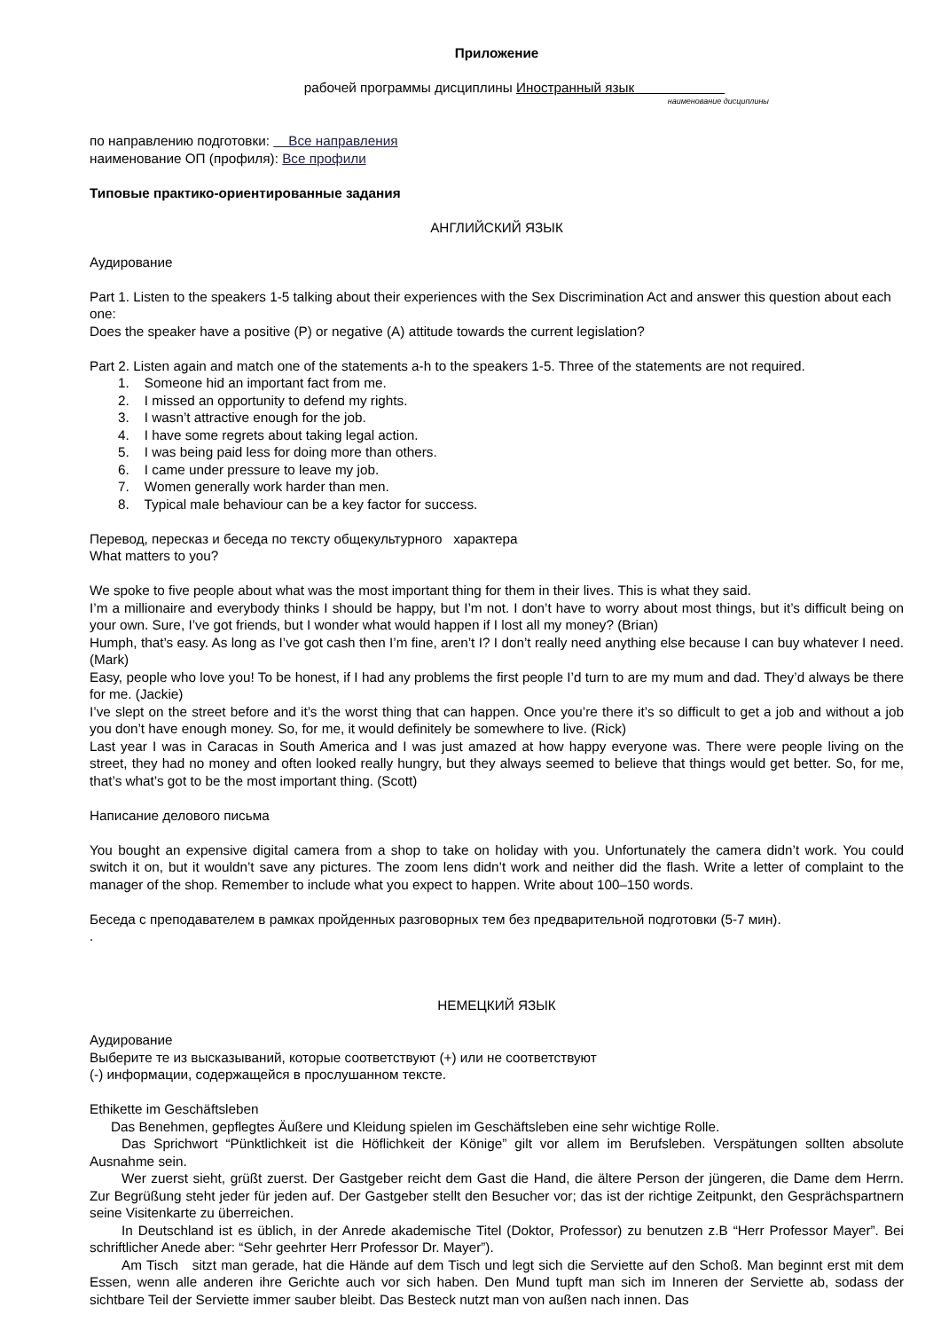Приложение
рабочей программы дисциплины Иностранный язык
наименование дисциплины
по направлению подготовки: Все направления
наименование ОП (профиля): Все профили
Типовые практико-ориентированные задания
АНГЛИЙСКИЙ ЯЗЫК
Аудирование
Part 1. Listen to the speakers 1-5 talking about their experiences with the Sex Discrimination Act and answer this question about each one:
Does the speaker have a positive (P) or negative (A) attitude towards the current legislation?
Part 2. Listen again and match one of the statements a-h to the speakers 1-5. Three of the statements are not required.
1. Someone hid an important fact from me.
2. I missed an opportunity to defend my rights.
3. I wasn’t attractive enough for the job.
4. I have some regrets about taking legal action.
5. I was being paid less for doing more than others.
6. I came under pressure to leave my job.
7. Women generally work harder than men.
8. Typical male behaviour can be a key factor for success.
Перевод, пересказ и беседа по тексту общекультурного характера
What matters to you?
We spoke to five people about what was the most important thing for them in their lives. This is what they said.
I’m a millionaire and everybody thinks I should be happy, but I’m not. I don’t have to worry about most things, but it’s difficult being on your own. Sure, I’ve got friends, but I wonder what would happen if I lost all my money? (Brian)
Humph, that’s easy. As long as I’ve got cash then I’m fine, aren’t I? I don’t really need anything else because I can buy whatever I need. (Mark)
Easy, people who love you! To be honest, if I had any problems the first people I’d turn to are my mum and dad. They’d always be there for me. (Jackie)
I’ve slept on the street before and it’s the worst thing that can happen. Once you’re there it’s so difficult to get a job and without a job you don’t have enough money. So, for me, it would definitely be somewhere to live. (Rick)
Last year I was in Caracas in South America and I was just amazed at how happy everyone was. There were people living on the street, they had no money and often looked really hungry, but they always seemed to believe that things would get better. So, for me, that’s what’s got to be the most important thing. (Scott)
Написание делового письма
You bought an expensive digital camera from a shop to take on holiday with you. Unfortunately the camera didn’t work. You could switch it on, but it wouldn’t save any pictures. The zoom lens didn’t work and neither did the flash. Write a letter of complaint to the manager of the shop. Remember to include what you expect to happen. Write about 100–150 words.
Беседа с преподавателем в рамках пройденных разговорных тем без предварительной подготовки (5-7 мин).
.
НЕМЕЦКИЙ ЯЗЫК
Аудирование
Выберите те из высказываний, которые соответствуют (+) или не соответствуют
(-) информации, содержащейся в прослушанном тексте.
Ethikette im Geschäftsleben
Das Benehmen, gepflegtes Äußere und Kleidung spielen im Geschäftsleben eine sehr wichtige Rolle.
Das Sprichwort “Pünktlichkeit ist die Höflichkeit der Könige” gilt vor allem im Berufsleben. Verspätungen sollten absolute Ausnahme sein.
Wer zuerst sieht, grüßt zuerst. Der Gastgeber reicht dem Gast die Hand, die ältere Person der jüngeren, die Dame dem Herrn. Zur Begrüßung steht jeder für jeden auf. Der Gastgeber stellt den Besucher vor; das ist der richtige Zeitpunkt, den Gesprächspartnern seine Visitenkarte zu überreichen.
In Deutschland ist es üblich, in der Anrede akademische Titel (Doktor, Professor) zu benutzen z.B “Herr Professor Mayer”. Bei schriftlicher Anede aber: “Sehr geehrter Herr Professor Dr. Mayer”).
Am Tisch sitzt man gerade, hat die Hände auf dem Tisch und legt sich die Serviette auf den Schoß. Man beginnt erst mit dem Essen, wenn alle anderen ihre Gerichte auch vor sich haben. Den Mund tupft man sich im Inneren der Serviette ab, sodass der sichtbare Teil der Serviette immer sauber bleibt. Das Besteck nutzt man von außen nach innen. Das